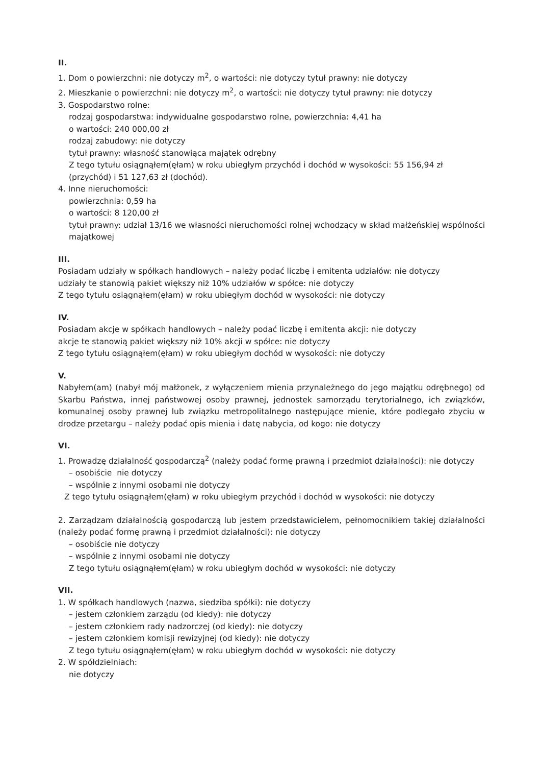II.
1. Dom o powierzchni: nie dotyczy m<sup>2</sup>, o wartości: nie dotyczy tytuł prawny: nie dotyczy
2. Mieszkanie o powierzchni: nie dotyczy m<sup>2</sup>, o wartości: nie dotyczy tytuł prawny: nie dotyczy
3. Gospodarstwo rolne:
rodzaj gospodarstwa: indywidualne gospodarstwo rolne, powierzchnia: 4,41 ha
o wartości: 240 000,00 zł
rodzaj zabudowy: nie dotyczy
tytuł prawny: własność stanowiąca majątek odrębny
Z tego tytułu osiągnąłem(ęłam) w roku ubiegłym przychód i dochód w wysokości: 55 156,94 zł (przychód) i 51 127,63 zł (dochód).
4. Inne nieruchomości:
powierzchnia: 0,59 ha
o wartości: 8 120,00 zł
tytuł prawny: udział 13/16 we własności nieruchomości rolnej wchodzący w skład małżeńskiej wspólności majątkowej
III.
Posiadam udziały w spółkach handlowych – należy podać liczbę i emitenta udziałów: nie dotyczy
udziały te stanowią pakiet większy niż 10% udziałów w spółce: nie dotyczy
Z tego tytułu osiągnąłem(ęłam) w roku ubiegłym dochód w wysokości: nie dotyczy
IV.
Posiadam akcje w spółkach handlowych – należy podać liczbę i emitenta akcji: nie dotyczy
akcje te stanowią pakiet większy niż 10% akcji w spółce: nie dotyczy
Z tego tytułu osiągnąłem(ęłam) w roku ubiegłym dochód w wysokości: nie dotyczy
V.
Nabyłem(am) (nabył mój małżonek, z wyłączeniem mienia przynależnego do jego majątku odrębnego) od Skarbu Państwa, innej państwowej osoby prawnej, jednostek samorządu terytorialnego, ich związków, komunalnej osoby prawnej lub związku metropolitalnego następujące mienie, które podlegało zbyciu w drodze przetargu – należy podać opis mienia i datę nabycia, od kogo: nie dotyczy
VI.
1. Prowadzę działalność gospodarczą<sup>2</sup> (należy podać formę prawną i przedmiot działalności): nie dotyczy
– osobiście nie dotyczy
– wspólnie z innymi osobami nie dotyczy
Z tego tytułu osiągnąłem(ęłam) w roku ubiegłym przychód i dochód w wysokości: nie dotyczy
2. Zarządzam działalnością gospodarczą lub jestem przedstawicielem, pełnomocnikiem takiej działalności (należy podać formę prawną i przedmiot działalności): nie dotyczy
– osobiście nie dotyczy
– wspólnie z innymi osobami nie dotyczy
Z tego tytułu osiągnąłem(ęłam) w roku ubiegłym dochód w wysokości: nie dotyczy
VII.
1. W spółkach handlowych (nazwa, siedziba spółki): nie dotyczy
– jestem członkiem zarządu (od kiedy): nie dotyczy
– jestem członkiem rady nadzorczej (od kiedy): nie dotyczy
– jestem członkiem komisji rewizyjnej (od kiedy): nie dotyczy
Z tego tytułu osiągnąłem(ęłam) w roku ubiegłym dochód w wysokości: nie dotyczy
2. W spółdzielniach:
nie dotyczy